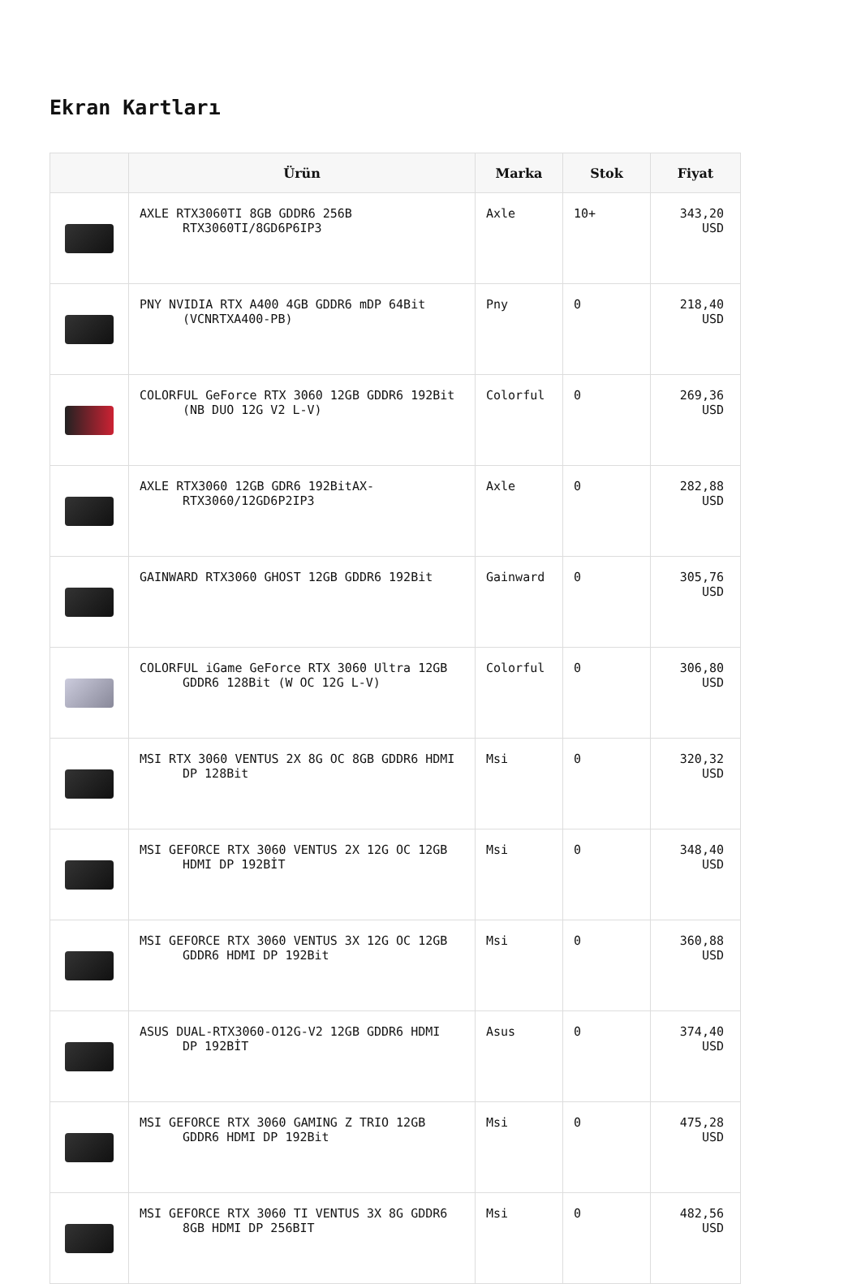Ekran Kartları
| | Ürün | Marka | Stok | Fiyat |
| --- | --- | --- | --- | --- |
| | AXLE RTX3060TI 8GB GDDR6 256B RTX3060TI/8GD6P6IP3 | Axle | 10+ | 343,20 USD |
| | PNY NVIDIA RTX A400 4GB GDDR6 mDP 64Bit (VCNRTXA400-PB) | Pny | 0 | 218,40 USD |
| | COLORFUL GeForce RTX 3060 12GB GDDR6 192Bit (NB DUO 12G V2 L-V) | Colorful | 0 | 269,36 USD |
| | AXLE RTX3060 12GB GDR6 192BitAX- RTX3060/12GD6P2IP3 | Axle | 0 | 282,88 USD |
| | GAINWARD RTX3060 GHOST 12GB GDDR6 192Bit | Gainward | 0 | 305,76 USD |
| | COLORFUL iGame GeForce RTX 3060 Ultra 12GB GDDR6 128Bit (W OC 12G L-V) | Colorful | 0 | 306,80 USD |
| | MSI RTX 3060 VENTUS 2X 8G OC 8GB GDDR6 HDMI DP 128Bit | Msi | 0 | 320,32 USD |
| | MSI GEFORCE RTX 3060 VENTUS 2X 12G OC 12GB HDMI DP 192BİT | Msi | 0 | 348,40 USD |
| | MSI GEFORCE RTX 3060 VENTUS 3X 12G OC 12GB GDDR6 HDMI DP 192Bit | Msi | 0 | 360,88 USD |
| | ASUS DUAL-RTX3060-O12G-V2 12GB GDDR6 HDMI DP 192BİT | Asus | 0 | 374,40 USD |
| | MSI GEFORCE RTX 3060 GAMING Z TRIO 12GB GDDR6 HDMI DP 192Bit | Msi | 0 | 475,28 USD |
| | MSI GEFORCE RTX 3060 TI VENTUS 3X 8G GDDR6 8GB HDMI DP 256BIT | Msi | 0 | 482,56 USD |